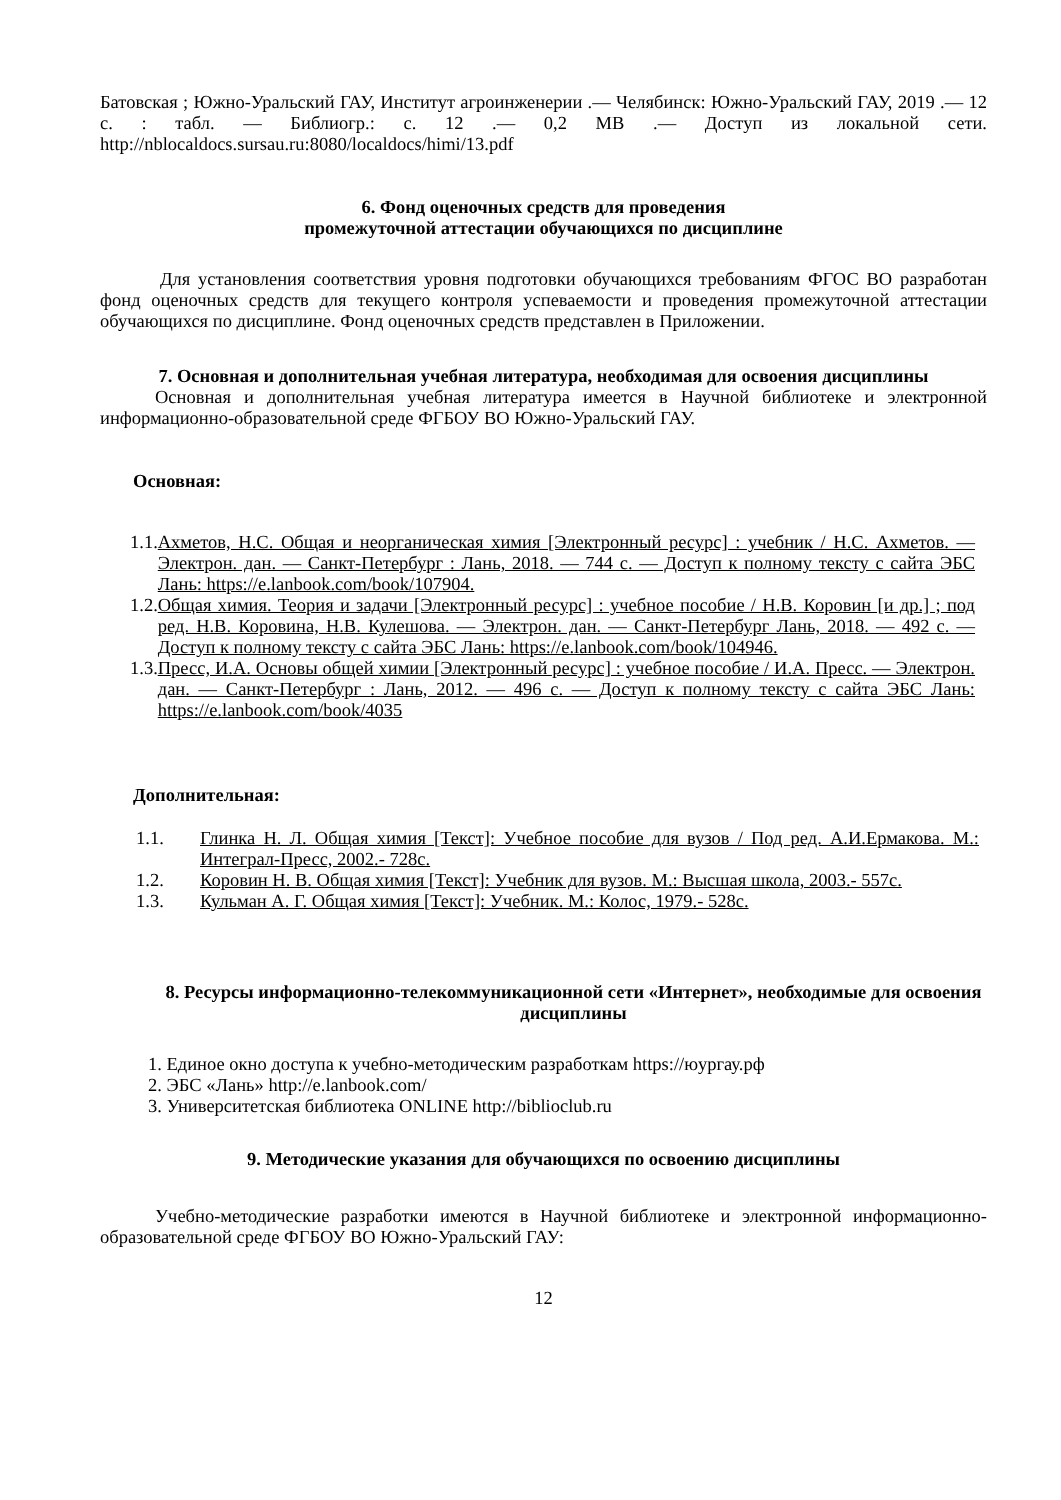Батовская ; Южно-Уральский ГАУ, Институт агроинженерии .— Челябинск: Южно-Уральский ГАУ, 2019 .— 12 с. : табл. — Библиогр.: с. 12 .— 0,2 МВ .— Доступ из локальной сети. http://nblocaldocs.sursau.ru:8080/localdocs/himi/13.pdf
6. Фонд оценочных средств для проведения
промежуточной аттестации обучающихся по дисциплине
Для установления соответствия уровня подготовки обучающихся требованиям ФГОС ВО разработан фонд оценочных средств для текущего контроля успеваемости и проведения промежуточной аттестации обучающихся по дисциплине. Фонд оценочных средств представлен в Приложении.
7. Основная и дополнительная учебная литература, необходимая для освоения дисциплины
Основная и дополнительная учебная литература имеется в Научной библиотеке и электронной информационно-образовательной среде ФГБОУ ВО Южно-Уральский ГАУ.
Основная:
1.1. Ахметов, Н.С. Общая и неорганическая химия [Электронный ресурс] : учебник / Н.С. Ахметов. — Электрон. дан. — Санкт-Петербург : Лань, 2018. — 744 с. — Доступ к полному тексту с сайта ЭБС Лань: https://e.lanbook.com/book/107904.
1.2. Общая химия. Теория и задачи [Электронный ресурс] : учебное пособие / Н.В. Коровин [и др.] ; под ред. Н.В. Коровина, Н.В. Кулешова. — Электрон. дан. — Санкт-Петербург Лань, 2018. — 492 с. —Доступ к полному тексту с сайта ЭБС Лань: https://e.lanbook.com/book/104946.
1.3. Пресс, И.А. Основы общей химии [Электронный ресурс] : учебное пособие / И.А. Пресс. — Электрон. дан. — Санкт-Петербург : Лань, 2012. — 496 с. — Доступ к полному тексту с сайта ЭБС Лань: https://e.lanbook.com/book/4035
Дополнительная:
1.1. Глинка Н. Л. Общая химия [Текст]: Учебное пособие для вузов / Под ред. А.И.Ермакова. М.: Интеграл-Пресс, 2002.- 728с.
1.2. Коровин Н. В. Общая химия [Текст]: Учебник для вузов. М.: Высшая школа, 2003.- 557с.
1.3. Кульман А. Г. Общая химия [Текст]: Учебник. М.: Колос, 1979.- 528с.
8. Ресурсы информационно-телекоммуникационной сети «Интернет», необходимые для освоения дисциплины
1. Единое окно доступа к учебно-методическим разработкам https://юургау.рф
2. ЭБС «Лань» http://e.lanbook.com/
3. Университетская библиотека ONLINE http://biblioclub.ru
9. Методические указания для обучающихся по освоению дисциплины
Учебно-методические разработки имеются в Научной библиотеке и электронной информационно-образовательной среде ФГБОУ ВО Южно-Уральский ГАУ:
12